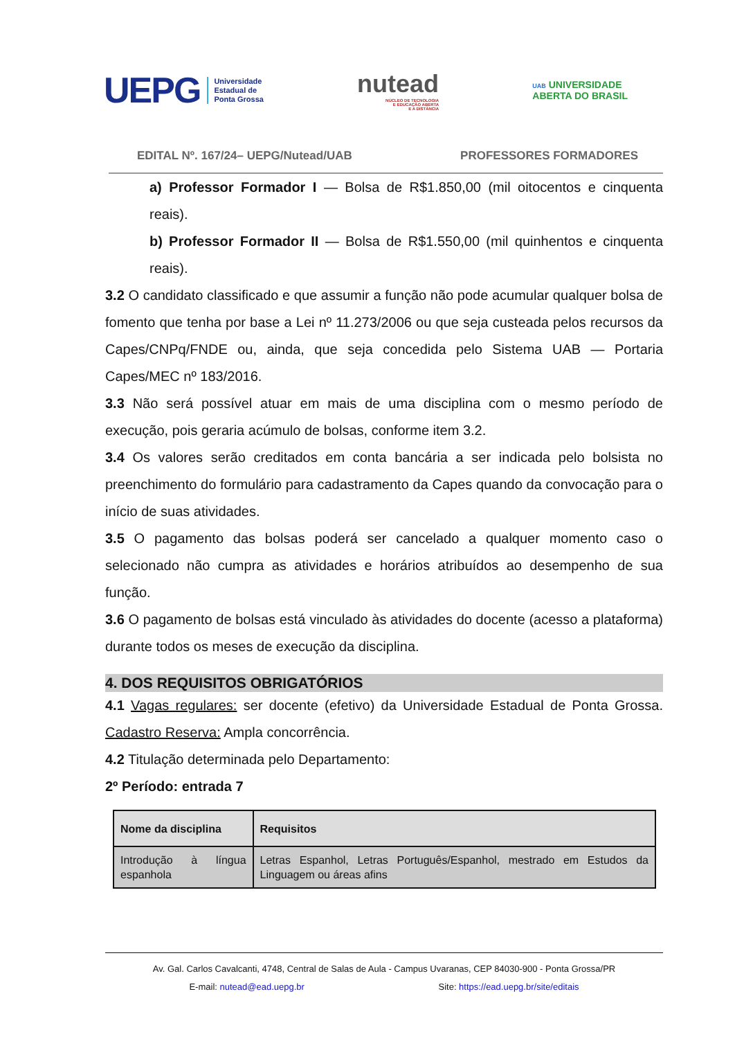UEPG Universidade
Estadual de
Ponta Grossa
nutead
NÚCLEO DE TECNOLOGIA
E EDUCAÇÃO ABERTA
E A DISTÂNCIA
UAB UNIVERSIDADE
ABERTA DO BRASIL
EDITAL Nº. 167/24– UEPG/Nutead/UAB PROFESSORES FORMADORES
a) Professor Formador I — Bolsa de R$1.850,00 (mil oitocentos e cinquenta reais).
b) Professor Formador II — Bolsa de R$1.550,00 (mil quinhentos e cinquenta reais).
3.2 O candidato classificado e que assumir a função não pode acumular qualquer bolsa de fomento que tenha por base a Lei nº 11.273/2006 ou que seja custeada pelos recursos da Capes/CNPq/FNDE ou, ainda, que seja concedida pelo Sistema UAB — Portaria Capes/MEC nº 183/2016.
3.3 Não será possível atuar em mais de uma disciplina com o mesmo período de execução, pois geraria acúmulo de bolsas, conforme item 3.2.
3.4 Os valores serão creditados em conta bancária a ser indicada pelo bolsista no preenchimento do formulário para cadastramento da Capes quando da convocação para o início de suas atividades.
3.5 O pagamento das bolsas poderá ser cancelado a qualquer momento caso o selecionado não cumpra as atividades e horários atribuídos ao desempenho de sua função.
3.6 O pagamento de bolsas está vinculado às atividades do docente (acesso a plataforma) durante todos os meses de execução da disciplina.
4. DOS REQUISITOS OBRIGATÓRIOS
4.1 Vagas regulares: ser docente (efetivo) da Universidade Estadual de Ponta Grossa. Cadastro Reserva: Ampla concorrência.
4.2 Titulação determinada pelo Departamento:
2º Período: entrada 7
| Nome da disciplina | Requisitos |
| --- | --- |
| Introdução à língua espanhola | Letras Espanhol, Letras Português/Espanhol, mestrado em Estudos da Linguagem ou áreas afins |
Av. Gal. Carlos Cavalcanti, 4748, Central de Salas de Aula - Campus Uvaranas, CEP 84030-900 - Ponta Grossa/PR
E-mail: nutead@ead.uepg.br Site: https://ead.uepg.br/site/editais